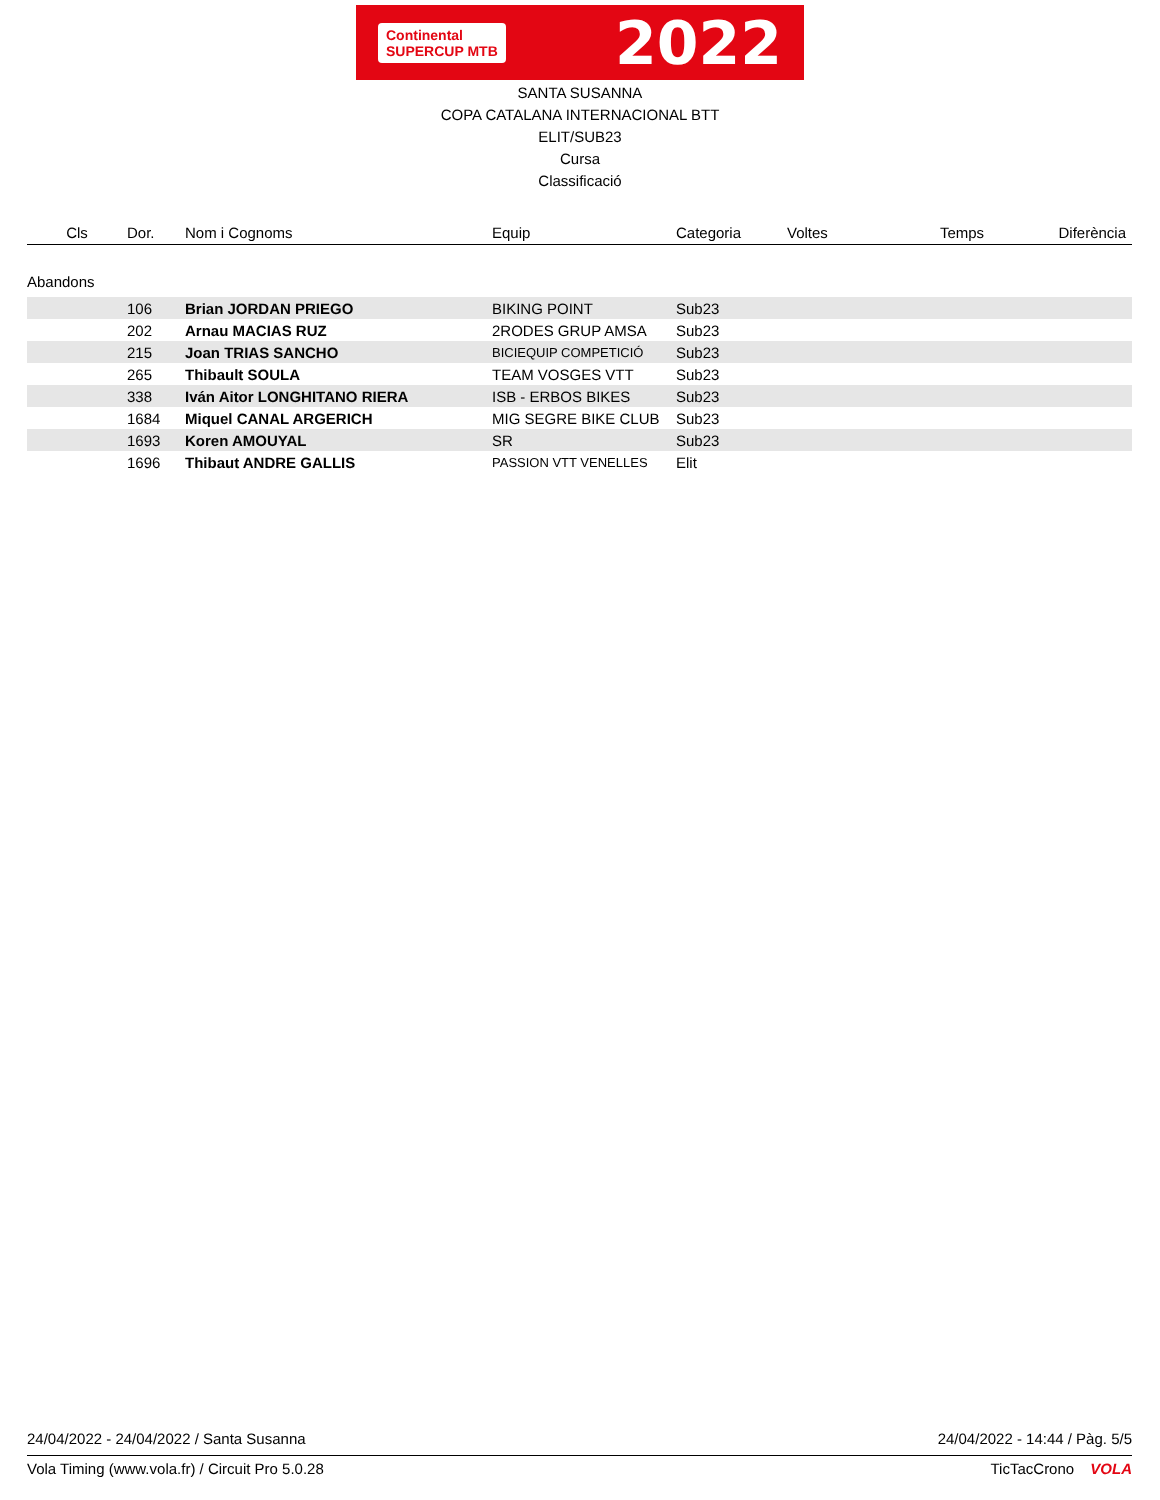Continental
SUPERCUP MTB
2022
SANTA SUSANNA
COPA CATALANA INTERNACIONAL BTT
ELIT/SUB23
Cursa
Classificació
| Cls | Dor. | Nom i Cognoms | Equip | Categoria | Voltes | Temps | Diferència |
| --- | --- | --- | --- | --- | --- | --- | --- |
| Abandons | | | | | | | |
| | 106 | Brian JORDAN PRIEGO | BIKING POINT | Sub23 | | | |
| | 202 | Arnau MACIAS RUZ | 2RODES GRUP AMSA | Sub23 | | | |
| | 215 | Joan TRIAS SANCHO | BICIEQUIP COMPETICIÓ | Sub23 | | | |
| | 265 | Thibault SOULA | TEAM VOSGES VTT | Sub23 | | | |
| | 338 | Iván Aitor LONGHITANO RIERA | ISB - ERBOS BIKES | Sub23 | | | |
| | 1684 | Miquel CANAL ARGERICH | MIG SEGRE BIKE CLUB | Sub23 | | | |
| | 1693 | Koren AMOUYAL | SR | Sub23 | | | |
| | 1696 | Thibaut ANDRE GALLIS | PASSION VTT VENELLES | Elit | | | |
24/04/2022 - 24/04/2022 / Santa Susanna 24/04/2022 - 14:44 / Pàg. 5/5
Vola Timing (www.vola.fr) / Circuit Pro 5.0.28 TicTacCrono VOLA